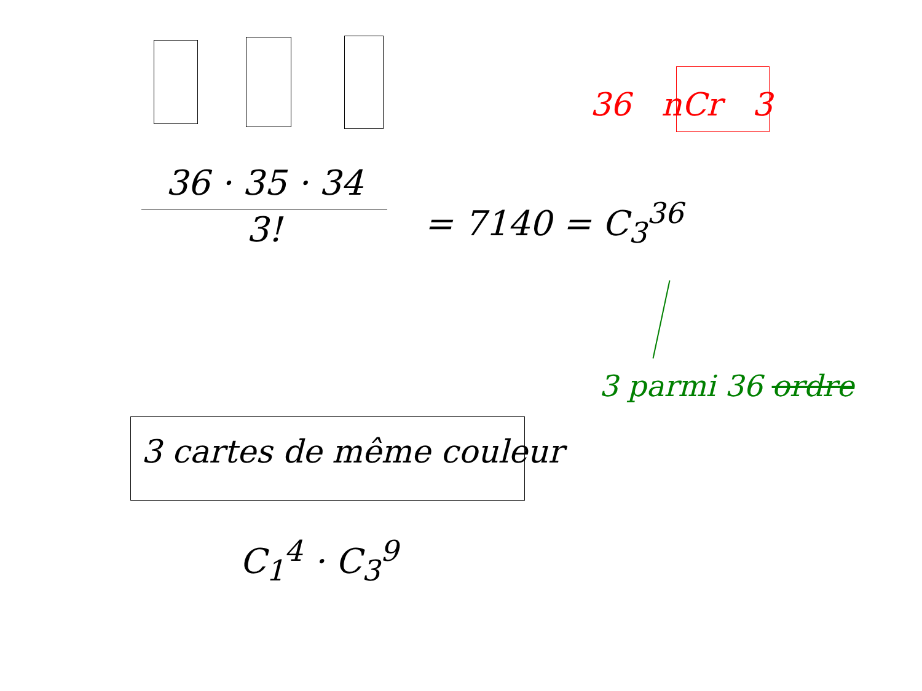36 nCr 3
36 · 35 · 34
3!
= 7140 = C<sub>3</sub><sup>36</sup>
3 parmi 36 ordre
3 cartes de même couleur
C<sub>1</sub><sup>4</sup> · C<sub>3</sub><sup>9</sup>